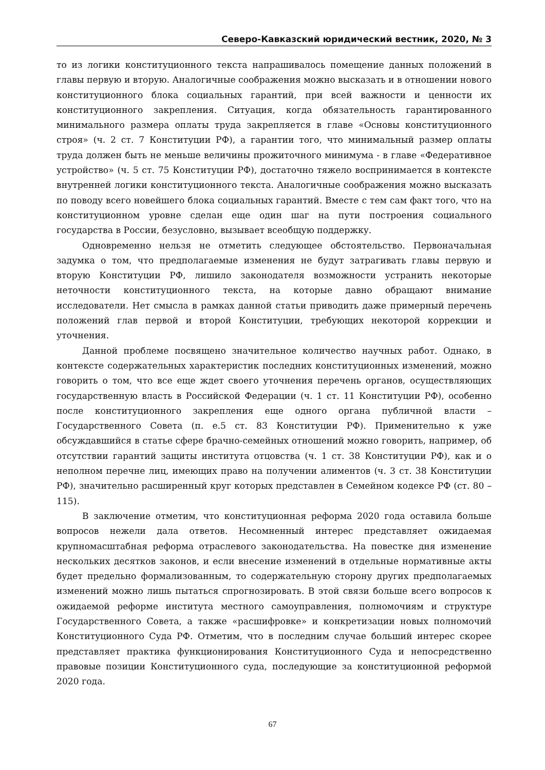Северо-Кавказский юридический вестник, 2020, № 3
то из логики конституционного текста напрашивалось помещение данных положений в главы первую и вторую. Аналогичные соображения можно высказать и в отношении нового конституционного блока социальных гарантий, при всей важности и ценности их конституционного закрепления. Ситуация, когда обязательность гарантированного минимального размера оплаты труда закрепляется в главе «Основы конституционного строя» (ч. 2 ст. 7 Конституции РФ), а гарантии того, что минимальный размер оплаты труда должен быть не меньше величины прожиточного минимума - в главе «Федеративное устройство» (ч. 5 ст. 75 Конституции РФ), достаточно тяжело воспринимается в контексте внутренней логики конституционного текста. Аналогичные соображения можно высказать по поводу всего новейшего блока социальных гарантий. Вместе с тем сам факт того, что на конституционном уровне сделан еще один шаг на пути построения социального государства в России, безусловно, вызывает всеобщую поддержку.
Одновременно нельзя не отметить следующее обстоятельство. Первоначальная задумка о том, что предполагаемые изменения не будут затрагивать главы первую и вторую Конституции РФ, лишило законодателя возможности устранить некоторые неточности конституционного текста, на которые давно обращают внимание исследователи. Нет смысла в рамках данной статьи приводить даже примерный перечень положений глав первой и второй Конституции, требующих некоторой коррекции и уточнения.
Данной проблеме посвящено значительное количество научных работ. Однако, в контексте содержательных характеристик последних конституционных изменений, можно говорить о том, что все еще ждет своего уточнения перечень органов, осуществляющих государственную власть в Российской Федерации (ч. 1 ст. 11 Конституции РФ), особенно после конституционного закрепления еще одного органа публичной власти – Государственного Совета (п. е.5 ст. 83 Конституции РФ). Применительно к уже обсуждавшийся в статье сфере брачно-семейных отношений можно говорить, например, об отсутствии гарантий защиты института отцовства (ч. 1 ст. 38 Конституции РФ), как и о неполном перечне лиц, имеющих право на получении алиментов (ч. 3 ст. 38 Конституции РФ), значительно расширенный круг которых представлен в Семейном кодексе РФ (ст. 80 – 115).
В заключение отметим, что конституционная реформа 2020 года оставила больше вопросов нежели дала ответов. Несомненный интерес представляет ожидаемая крупномасштабная реформа отраслевого законодательства. На повестке дня изменение нескольких десятков законов, и если внесение изменений в отдельные нормативные акты будет предельно формализованным, то содержательную сторону других предполагаемых изменений можно лишь пытаться спрогнозировать. В этой связи больше всего вопросов к ожидаемой реформе института местного самоуправления, полномочиям и структуре Государственного Совета, а также «расшифровке» и конкретизации новых полномочий Конституционного Суда РФ. Отметим, что в последним случае больший интерес скорее представляет практика функционирования Конституционного Суда и непосредственно правовые позиции Конституционного суда, последующие за конституционной реформой 2020 года.
67